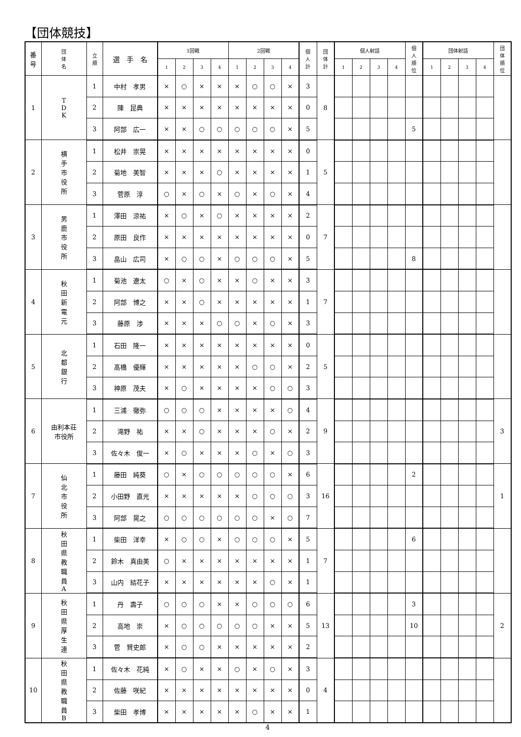【団体競技】
| 番 号 | 団 体 名 | 立 順 | 選 手 名 | 1回戦 | | | | 2回戦 | | | | 個 人 計 | 団 体 計 | 個人射詰 | | | | 個 人 順 位 | 団体射詰 | | | | 団 体 順 位 |
| --- | --- | --- | --- | --- | --- | --- | --- | --- | --- | --- | --- | --- | --- | --- | --- | --- | --- | --- | --- | --- | --- | --- | --- |
| | | | | 1 | 2 | 3 | 4 | 1 | 2 | 3 | 4 | | | 1 | 2 | 3 | 4 | | 1 | 2 | 3 | 4 | |
| 1 | T D K | 1 | 中村 孝男 | × | ○ | × | × | × | ○ | ○ | × | 3 | 8 | | | | | | | | | | |
| | | 2 | 陳 昆典 | × | × | × | × | × | × | × | × | 0 | | | | | | | | | | | |
| | | 3 | 阿部 広一 | × | × | ○ | ○ | ○ | ○ | ○ | × | 5 | | | | | | 5 | | | | | |
| 2 | 横 手 市 役 所 | 1 | 松井 崇晃 | × | × | × | × | × | × | × | × | 0 | 5 | | | | | | | | | | |
| | | 2 | 菊地 美智 | × | × | × | ○ | × | × | × | × | 1 | | | | | | | | | | | |
| | | 3 | 菅原 淳 | ○ | × | ○ | × | ○ | × | ○ | × | 4 | | | | | | | | | | | |
| 3 | 男 鹿 市 役 所 | 1 | 澤田 涼祐 | × | ○ | × | ○ | × | × | × | × | 2 | 7 | | | | | | | | | | |
| | | 2 | 原田 良作 | × | × | × | × | × | × | × | × | 0 | | | | | | | | | | | |
| | | 3 | 畠山 広司 | × | ○ | ○ | × | ○ | ○ | ○ | × | 5 | | | | | | 8 | | | | | |
| 4 | 秋 田 新 電 元 | 1 | 菊池 遼太 | ○ | × | ○ | × | × | ○ | × | × | 3 | 7 | | | | | | | | | | |
| | | 2 | 阿部 博之 | × | × | ○ | × | × | × | × | × | 1 | | | | | | | | | | | |
| | | 3 | 藤原 渉 | × | × | × | ○ | ○ | × | ○ | × | 3 | | | | | | | | | | | |
| 5 | 北 都 銀 行 | 1 | 石田 隆一 | × | × | × | × | × | × | × | × | 0 | 5 | | | | | | | | | | |
| | | 2 | 髙橋 優輝 | × | × | × | × | × | ○ | ○ | × | 2 | | | | | | | | | | | |
| | | 3 | 神原 茂夫 | × | ○ | × | × | × | × | ○ | ○ | 3 | | | | | | | | | | | |
| 6 | 由利本荘 市役所 | 1 | 三浦 徹弥 | ○ | ○ | ○ | × | × | × | × | ○ | 4 | 9 | | | | | | | | | | 3 |
| | | 2 | 滝野 祐 | × | × | ○ | × | × | × | ○ | × | 2 | | | | | | | | | | | |
| | | 3 | 佐々木 俊一 | × | ○ | × | × | × | ○ | × | ○ | 3 | | | | | | | | | | | |
| 7 | 仙 北 市 役 所 | 1 | 藤田 純葵 | ○ | × | ○ | ○ | ○ | ○ | ○ | × | 6 | 16 | | | | | 2 | | | | | 1 |
| | | 2 | 小田野 直光 | × | × | × | × | × | ○ | ○ | ○ | 3 | | | | | | | | | | | |
| | | 3 | 阿部 晃之 | ○ | ○ | ○ | ○ | ○ | ○ | × | ○ | 7 | | | | | | | | | | | |
| 8 | 秋 田 県 教 職 員 A | 1 | 柴田 洋幸 | × | ○ | ○ | × | ○ | ○ | ○ | × | 5 | 7 | | | | | 6 | | | | | |
| | | 2 | 鈴木 真由美 | ○ | × | × | × | × | × | × | × | 1 | | | | | | | | | | | |
| | | 3 | 山内 結花子 | × | × | × | × | × | × | ○ | × | 1 | | | | | | | | | | | |
| 9 | 秋 田 県 厚 生 連 | 1 | 丹 壽子 | ○ | ○ | ○ | × | × | ○ | ○ | ○ | 6 | 13 | | | | | 3 | | | | | 2 |
| | | 2 | 高地 崇 | × | ○ | ○ | ○ | ○ | ○ | × | × | 5 | | | | | | 10 | | | | | |
| | | 3 | 菅 賢史郎 | × | ○ | ○ | × | × | × | × | × | 2 | | | | | | | | | | | |
| 10 | 秋 田 県 教 職 員 B | 1 | 佐々木 花純 | × | ○ | × | × | ○ | × | ○ | × | 3 | 4 | | | | | | | | | | |
| | | 2 | 佐藤 咲紀 | × | × | × | × | × | × | × | × | 0 | | | | | | | | | | | |
| | | 3 | 柴田 孝博 | × | × | × | × | × | ○ | × | × | 1 | | | | | | | | | | | |
4